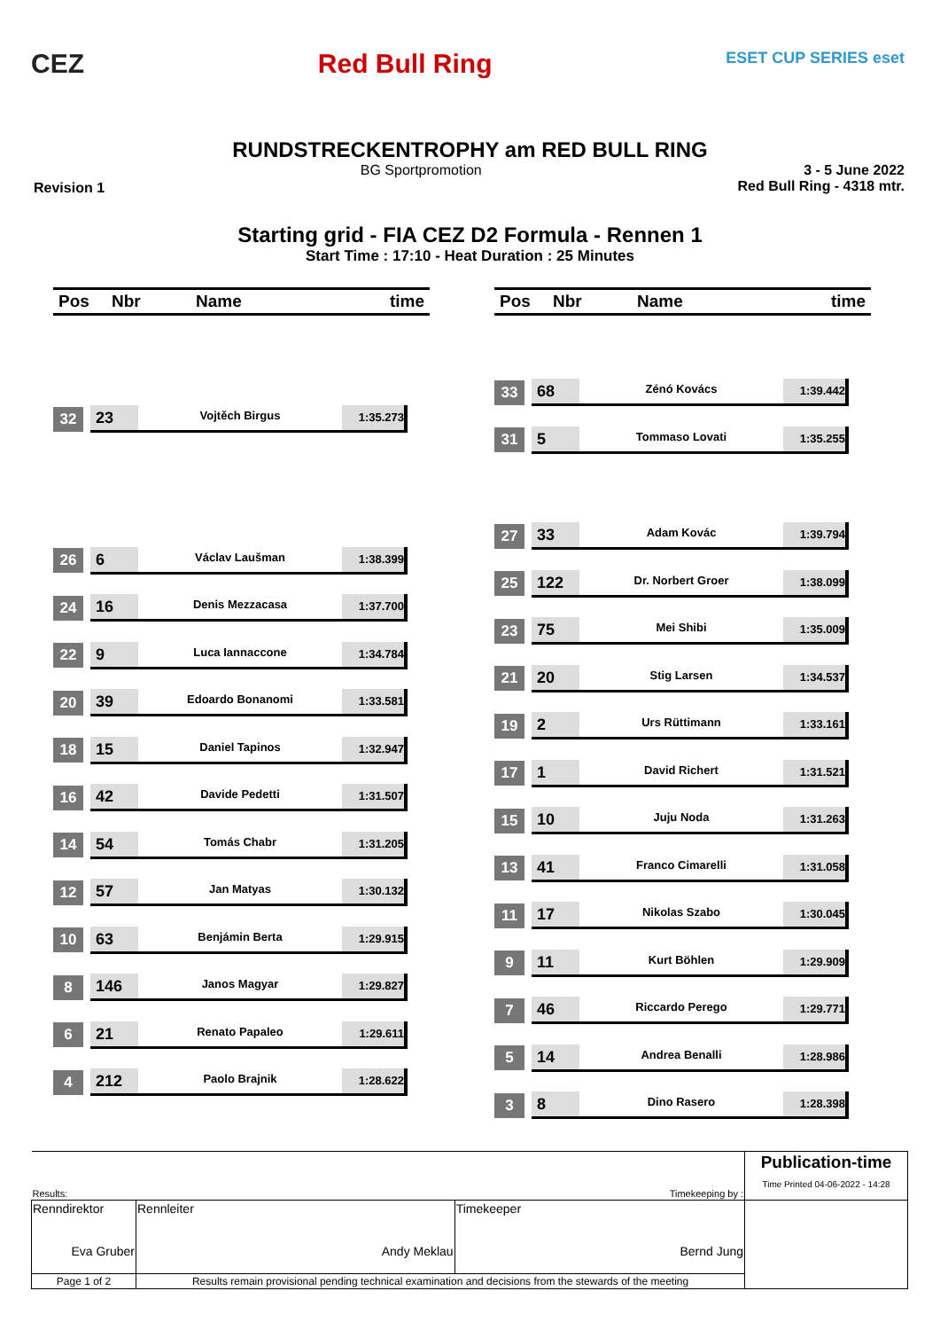CEZ Red Bull Ring
ESET CUP SERIES eset
RUNDSTRECKENTROPHY am RED BULL RING
Revision 1 BG Sportpromotion 3 - 5 June 2022
Red Bull Ring - 4318 mtr.
Starting grid - FIA CEZ D2 Formula - Rennen 1
Start Time : 17:10 - Heat Duration : 25 Minutes
Pos Nbr Name time
32 23
Vojtěch Birgus
1:35.273
26 6
Václav Laušman
1:38.399
24 16
Denis Mezzacasa
1:37.700
22 9
Luca Iannaccone
1:34.784
20 39
Edoardo Bonanomi
1:33.581
18 15
Daniel Tapinos
1:32.947
16 42
Davide Pedetti
1:31.507
14 54
Tomás Chabr
1:31.205
12 57
Jan Matyas
1:30.132
10 63
Benjámin Berta
1:29.915
8 146
Janos Magyar
1:29.827
6 21
Renato Papaleo
1:29.611
4 212
Paolo Brajnik
1:28.622
Pos Nbr Name time
33 68
Zénó Kovács
1:39.442
31 5
Tommaso Lovati
1:35.255
27 33
Adam Kovác
1:39.794
25 122
Dr. Norbert Groer
1:38.099
23 75
Mei Shibi
1:35.009
21 20
Stig Larsen
1:34.537
19 2
Urs Rüttimann
1:33.161
17 1
David Richert
1:31.521
15 10
Juju Noda
1:31.263
13 41
Franco Cimarelli
1:31.058
11 17
Nikolas Szabo
1:30.045
9 11
Kurt Böhlen
1:29.909
7 46
Riccardo Perego
1:29.771
5 14
Andrea Benalli
1:28.986
3 8
Dino Rasero
1:28.398
| Results: Timekeeping by : | | | | Publication-time Time Printed 04-06-2022 - 14:28 |
| Renndirektor Eva Gruber | | Rennleiter Andy Meklau | Timekeeper Bernd Jung | |
| Page 1 of 2 | Results remain provisional pending technical examination and decisions from the stewards of the meeting | | | |